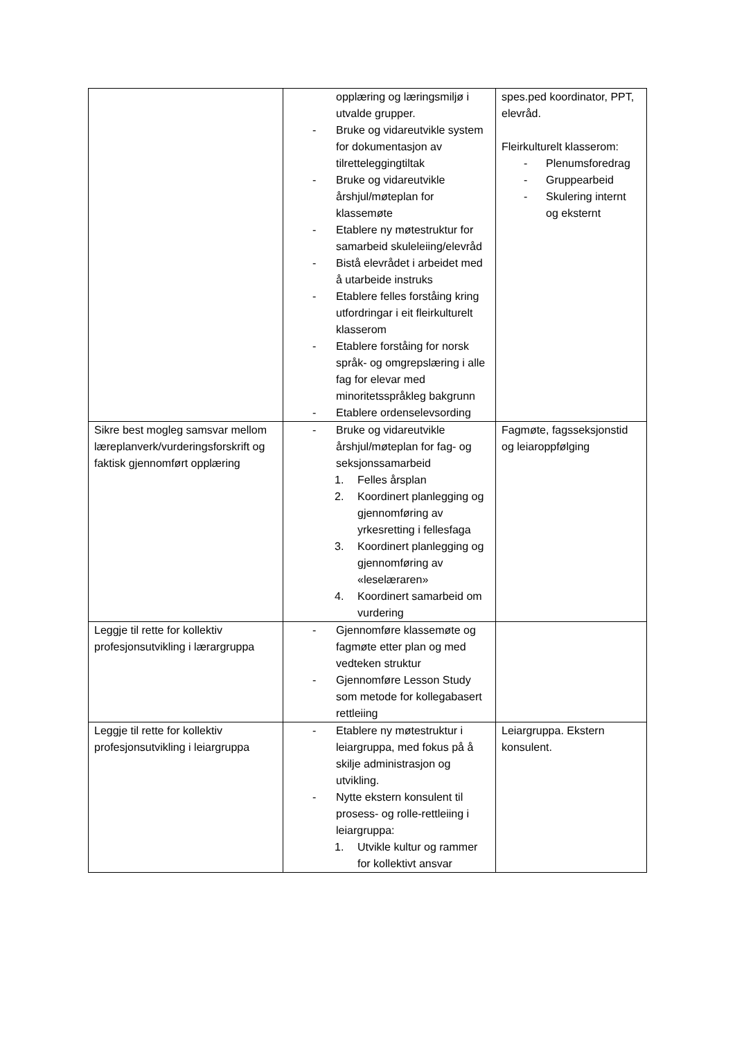| | opplæring og læringsmiljø i utvalde grupper. - Bruke og vidareutvikle system for dokumentasjon av tilretteleggingtiltak - Bruke og vidareutvikle årshjul/møteplan for klassemøte - Etablere ny møtestruktur for samarbeid skuleleiing/elevråd - Bistå elevrådet i arbeidet med å utarbeide instruks - Etablere felles forståing kring utfordringar i eit fleirkulturelt klasserom - Etablere forståing for norsk språk- og omgrepslæring i alle fag for elevar med minoritetsspråkleg bakgrunn - Etablere ordenselevsording | spes.ped koordinator, PPT, elevråd. Fleirkulturelt klasserom: - Plenumsforedrag - Gruppearbeid - Skulering internt og eksternt |
| Sikre best mogleg samsvar mellom læreplanverk/vurderingsforskrift og faktisk gjennomført opplæring | - Bruke og vidareutvikle årshjul/møteplan for fag- og seksjonssamarbeid 1. Felles årsplan 2. Koordinert planlegging og gjennomføring av yrkesretting i fellesfaga 3. Koordinert planlegging og gjennomføring av «leselæraren» 4. Koordinert samarbeid om vurdering | Fagmøte, fagsseksjonstid og leiaroppfølging |
| Leggje til rette for kollektiv profesjonsutvikling i lærargruppa | - Gjennomføre klassemøte og fagmøte etter plan og med vedteken struktur - Gjennomføre Lesson Study som metode for kollegabasert rettleiing | |
| Leggje til rette for kollektiv profesjonsutvikling i leiargruppa | - Etablere ny møtestruktur i leiargruppa, med fokus på å skilje administrasjon og utvikling. - Nytte ekstern konsulent til prosess- og rolle-rettleiing i leiargruppa: 1. Utvikle kultur og rammer for kollektivt ansvar | Leiargruppa. Ekstern konsulent. |